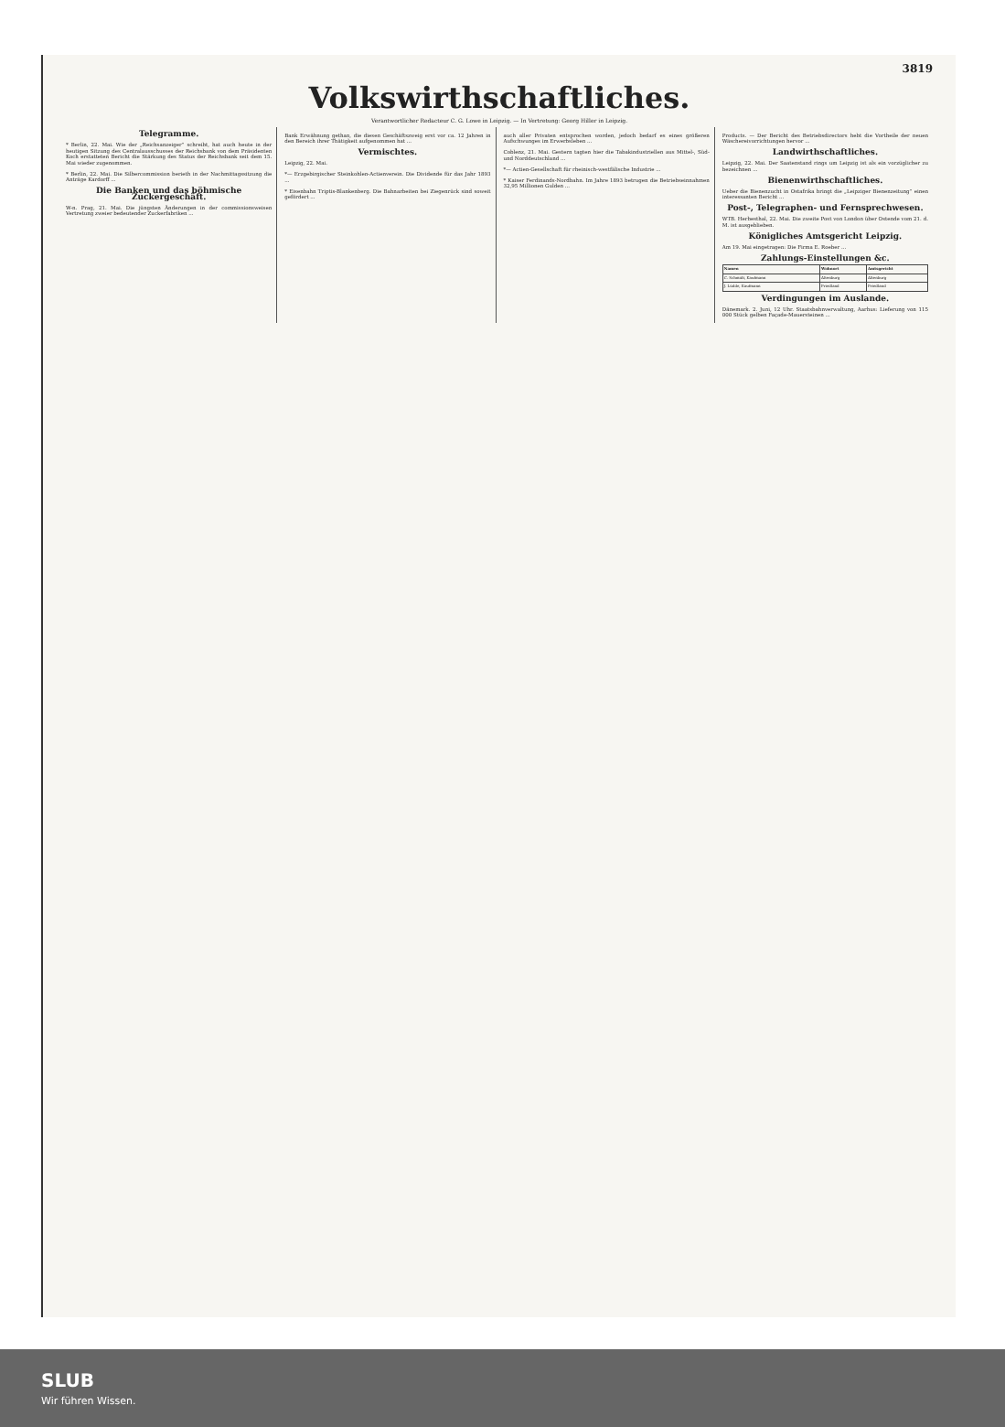3819
Volkswirthschaftliches.
Verantwortlicher Redacteur C. G. Lowe in Leipzig. — In Vertretung: Georg Hiller in Leipzig.
Telegramme.
* Berlin, 22. Mai. Wie der „Reichsanzeiger“ schreibt, hat auch heute in der heutigen Sitzung des Centralausschusses der Reichsbank von dem Präsidenten Koch erstatteten Bericht die Stärkung des Status der Reichsbank seit dem 15. Mai wieder zugenommen.
* Berlin, 22. Mai. Die Silbercommission berieth in der Nachmittagssitzung die Anträge Kardorff ...
Die Banken und das böhmische Zuckergeschäft.
W-n. Prag, 21. Mai. Die jüngsten Änderungen in der commissionsweisen Vertretung zweier bedeutender Zuckerfabriken ...
Bank Erwähnung gethan, die diesen Geschäftszweig erst vor ca. 12 Jahren in den Bereich ihrer Thätigkeit aufgenommen hat ...
Vermischtes.
Leipzig, 22. Mai.
*— Erzgebirgischer Steinkohlen-Actienverein. Die Dividende für das Jahr 1893 ...
* Eisenbahn Triptis-Blankenberg. Die Bahnarbeiten bei Ziegenrück sind soweit gefördert ...
auch aller Privaten entsprochen worden, jedoch bedarf es eines größeren Aufschwunges im Erwerbsleben ...
Coblenz, 21. Mai. Gestern tagten hier die Tabakindustriellen aus Mittel-, Süd- und Norddeutschland ...
*— Actien-Gesellschaft für rheinisch-westfälische Industrie ...
* Kaiser Ferdinands-Nordbahn. Im Jahre 1893 betrugen die Betriebseinnahmen 32,95 Millionen Gulden ...
Products. — Der Bericht des Betriebsdirectors hebt die Vortheile der neuen Wäschereivorrichtungen hervor ...
Landwirthschaftliches.
Leipzig, 22. Mai. Der Saatenstand rings um Leipzig ist als ein vorzüglicher zu bezeichnen ...
Bienenwirthschaftliches.
Ueber die Bienenzucht in Ostafrika bringt die „Leipziger Bienenzeitung“ einen interessanten Bericht ...
Post-, Telegraphen- und Fernsprechwesen.
WTB. Herbesthal, 22. Mai. Die zweite Post von London über Ostende vom 21. d. M. ist ausgeblieben.
Königliches Amtsgericht Leipzig.
Am 19. Mai eingetragen: Die Firma E. Roeber ...
Zahlungs-Einstellungen &c.
| Namen | Wohnort | Amtsgericht |
| --- | --- | --- |
| C. Schmidt, Kaufmann | Altenburg | Altenburg |
| J. Lüdde, Kaufmann | Friedland | Friedland |
Verdingungen im Auslande.
Dänemark. 2. Juni, 12 Uhr. Staatsbahnverwaltung, Aarhus: Lieferung von 115 000 Stück gelben Façade-Mauersteinen ...
SLUB
Wir führen Wissen.